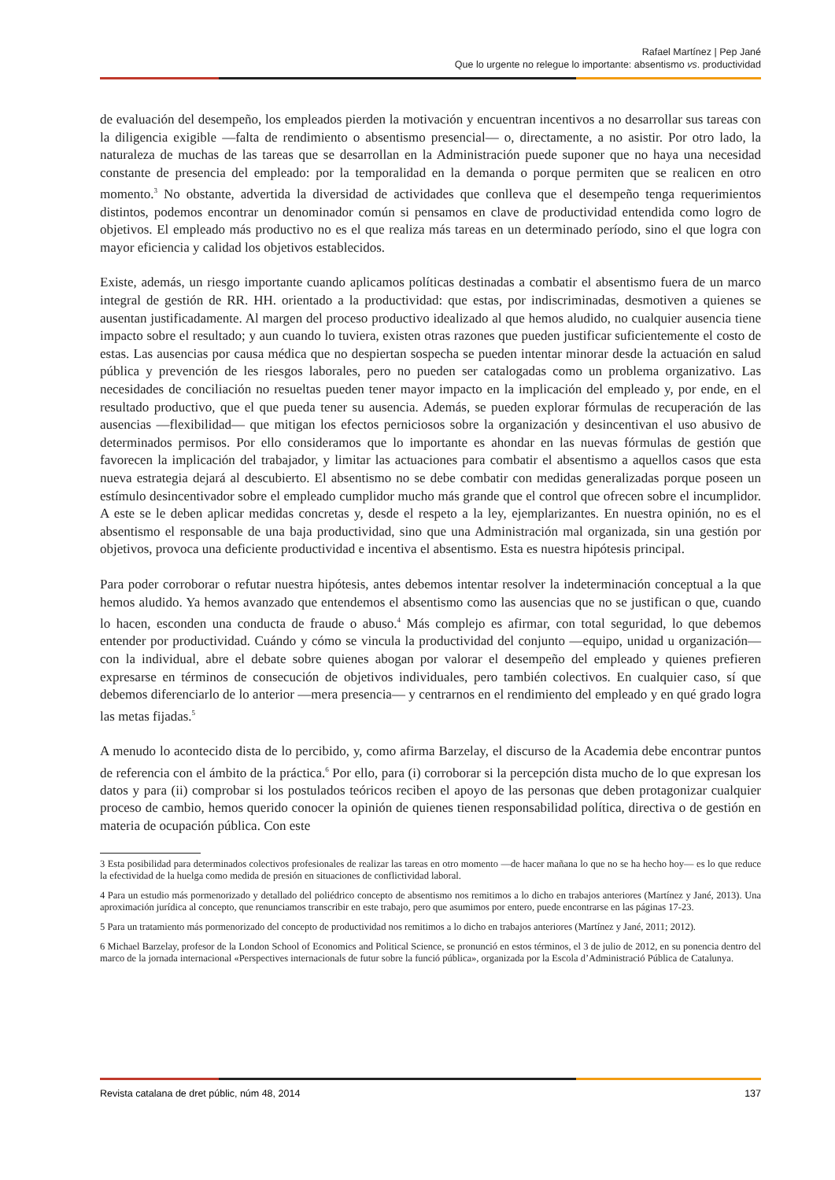Rafael Martínez | Pep Jané
Que lo urgente no relegue lo importante: absentismo vs. productividad
de evaluación del desempeño, los empleados pierden la motivación y encuentran incentivos a no desarrollar sus tareas con la diligencia exigible —falta de rendimiento o absentismo presencial— o, directamente, a no asistir. Por otro lado, la naturaleza de muchas de las tareas que se desarrollan en la Administración puede suponer que no haya una necesidad constante de presencia del empleado: por la temporalidad en la demanda o porque permiten que se realicen en otro momento.<sup>3</sup> No obstante, advertida la diversidad de actividades que conlleva que el desempeño tenga requerimientos distintos, podemos encontrar un denominador común si pensamos en clave de productividad entendida como logro de objetivos. El empleado más productivo no es el que realiza más tareas en un determinado período, sino el que logra con mayor eficiencia y calidad los objetivos establecidos.
Existe, además, un riesgo importante cuando aplicamos políticas destinadas a combatir el absentismo fuera de un marco integral de gestión de RR. HH. orientado a la productividad: que estas, por indiscriminadas, desmotiven a quienes se ausentan justificadamente. Al margen del proceso productivo idealizado al que hemos aludido, no cualquier ausencia tiene impacto sobre el resultado; y aun cuando lo tuviera, existen otras razones que pueden justificar suficientemente el costo de estas. Las ausencias por causa médica que no despiertan sospecha se pueden intentar minorar desde la actuación en salud pública y prevención de les riesgos laborales, pero no pueden ser catalogadas como un problema organizativo. Las necesidades de conciliación no resueltas pueden tener mayor impacto en la implicación del empleado y, por ende, en el resultado productivo, que el que pueda tener su ausencia. Además, se pueden explorar fórmulas de recuperación de las ausencias —flexibilidad— que mitigan los efectos perniciosos sobre la organización y desincentivan el uso abusivo de determinados permisos. Por ello consideramos que lo importante es ahondar en las nuevas fórmulas de gestión que favorecen la implicación del trabajador, y limitar las actuaciones para combatir el absentismo a aquellos casos que esta nueva estrategia dejará al descubierto. El absentismo no se debe combatir con medidas generalizadas porque poseen un estímulo desincentivador sobre el empleado cumplidor mucho más grande que el control que ofrecen sobre el incumplidor. A este se le deben aplicar medidas concretas y, desde el respeto a la ley, ejemplarizantes. En nuestra opinión, no es el absentismo el responsable de una baja productividad, sino que una Administración mal organizada, sin una gestión por objetivos, provoca una deficiente productividad e incentiva el absentismo. Esta es nuestra hipótesis principal.
Para poder corroborar o refutar nuestra hipótesis, antes debemos intentar resolver la indeterminación conceptual a la que hemos aludido. Ya hemos avanzado que entendemos el absentismo como las ausencias que no se justifican o que, cuando lo hacen, esconden una conducta de fraude o abuso.<sup>4</sup> Más complejo es afirmar, con total seguridad, lo que debemos entender por productividad. Cuándo y cómo se vincula la productividad del conjunto —equipo, unidad u organización— con la individual, abre el debate sobre quienes abogan por valorar el desempeño del empleado y quienes prefieren expresarse en términos de consecución de objetivos individuales, pero también colectivos. En cualquier caso, sí que debemos diferenciarlo de lo anterior —mera presencia— y centrarnos en el rendimiento del empleado y en qué grado logra las metas fijadas.<sup>5</sup>
A menudo lo acontecido dista de lo percibido, y, como afirma Barzelay, el discurso de la Academia debe encontrar puntos de referencia con el ámbito de la práctica.<sup>6</sup> Por ello, para (i) corroborar si la percepción dista mucho de lo que expresan los datos y para (ii) comprobar si los postulados teóricos reciben el apoyo de las personas que deben protagonizar cualquier proceso de cambio, hemos querido conocer la opinión de quienes tienen responsabilidad política, directiva o de gestión en materia de ocupación pública. Con este
3 Esta posibilidad para determinados colectivos profesionales de realizar las tareas en otro momento —de hacer mañana lo que no se ha hecho hoy— es lo que reduce la efectividad de la huelga como medida de presión en situaciones de conflictividad laboral.
4 Para un estudio más pormenorizado y detallado del poliédrico concepto de absentismo nos remitimos a lo dicho en trabajos anteriores (Martínez y Jané, 2013). Una aproximación jurídica al concepto, que renunciamos transcribir en este trabajo, pero que asumimos por entero, puede encontrarse en las páginas 17-23.
5 Para un tratamiento más pormenorizado del concepto de productividad nos remitimos a lo dicho en trabajos anteriores (Martínez y Jané, 2011; 2012).
6 Michael Barzelay, profesor de la London School of Economics and Political Science, se pronunció en estos términos, el 3 de julio de 2012, en su ponencia dentro del marco de la jornada internacional «Perspectives internacionals de futur sobre la funció pública», organizada por la Escola d’Administració Pública de Catalunya.
Revista catalana de dret públic, núm 48, 2014 137